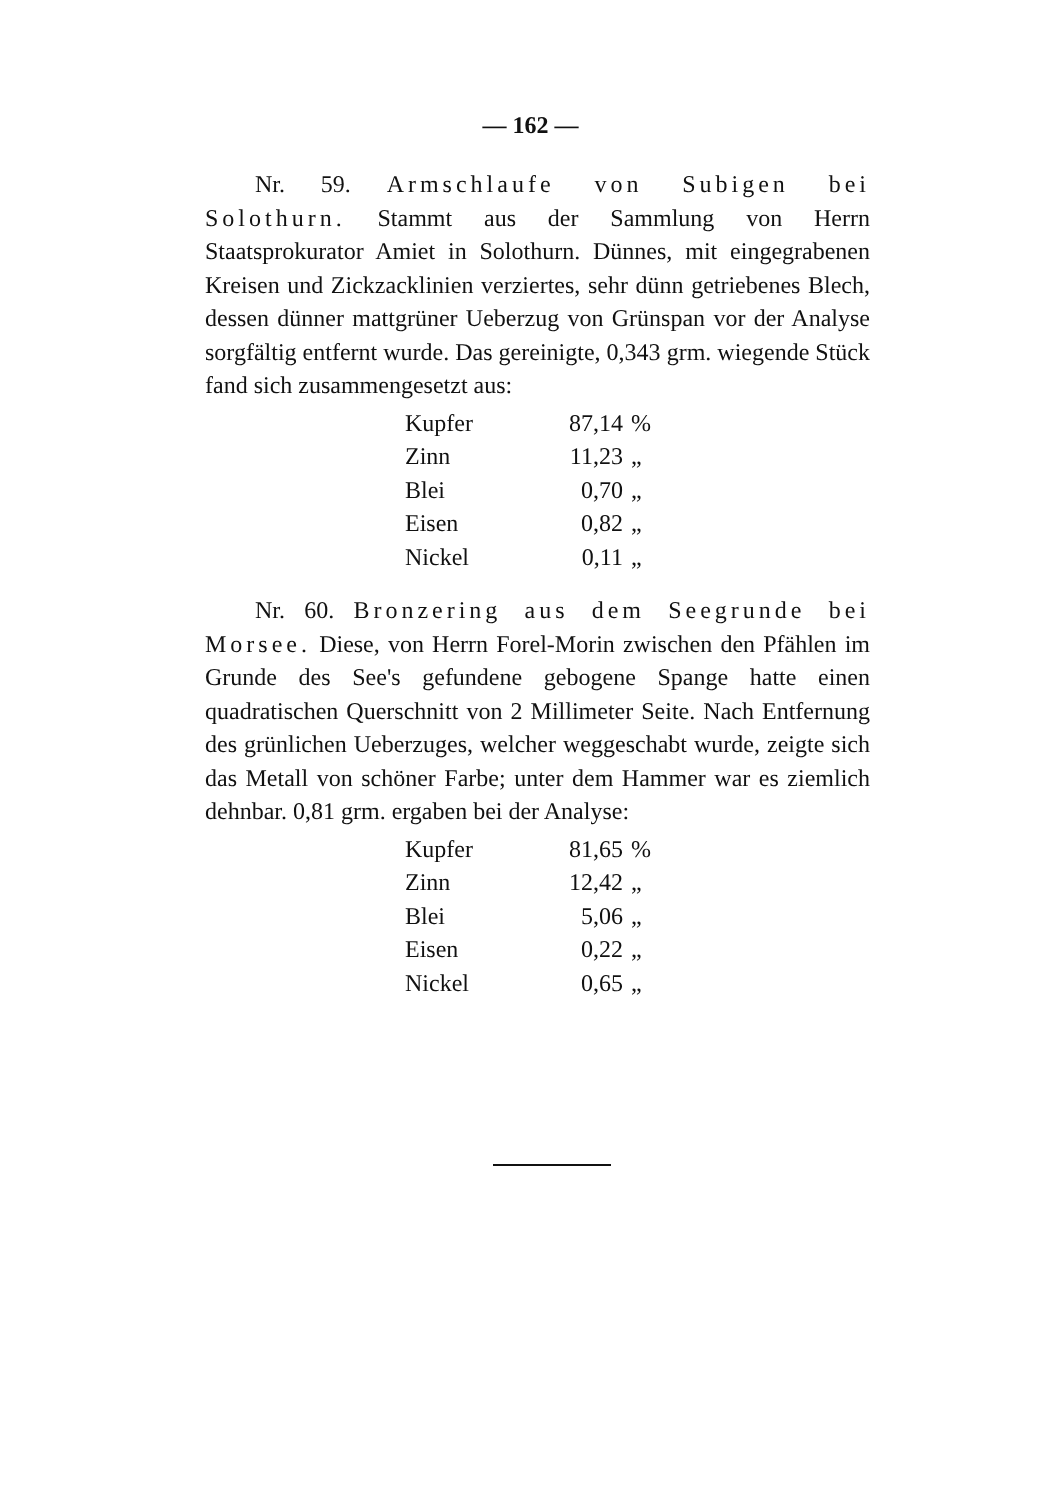— 162 —
Nr. 59. Armschlaufe von Subigen bei Solothurn. Stammt aus der Sammlung von Herrn Staatsprokurator Amiet in Solothurn. Dünnes, mit eingegrabenen Kreisen und Zickzacklinien verziertes, sehr dünn getriebenes Blech, dessen dünner mattgrüner Ueberzug von Grünspan vor der Analyse sorgfältig entfernt wurde. Das gereinigte, 0,343 grm. wiegende Stück fand sich zusammengesetzt aus:
| Kupfer | 87,14 | % |
| Zinn | 11,23 | „ |
| Blei | 0,70 | „ |
| Eisen | 0,82 | „ |
| Nickel | 0,11 | „ |
Nr. 60. Bronzering aus dem Seegrunde bei Morsee. Diese, von Herrn Forel-Morin zwischen den Pfählen im Grunde des See's gefundene gebogene Spange hatte einen quadratischen Querschnitt von 2 Millimeter Seite. Nach Entfernung des grünlichen Ueberzuges, welcher weggeschabt wurde, zeigte sich das Metall von schöner Farbe; unter dem Hammer war es ziemlich dehnbar. 0,81 grm. ergaben bei der Analyse:
| Kupfer | 81,65 | % |
| Zinn | 12,42 | „ |
| Blei | 5,06 | „ |
| Eisen | 0,22 | „ |
| Nickel | 0,65 | „ |